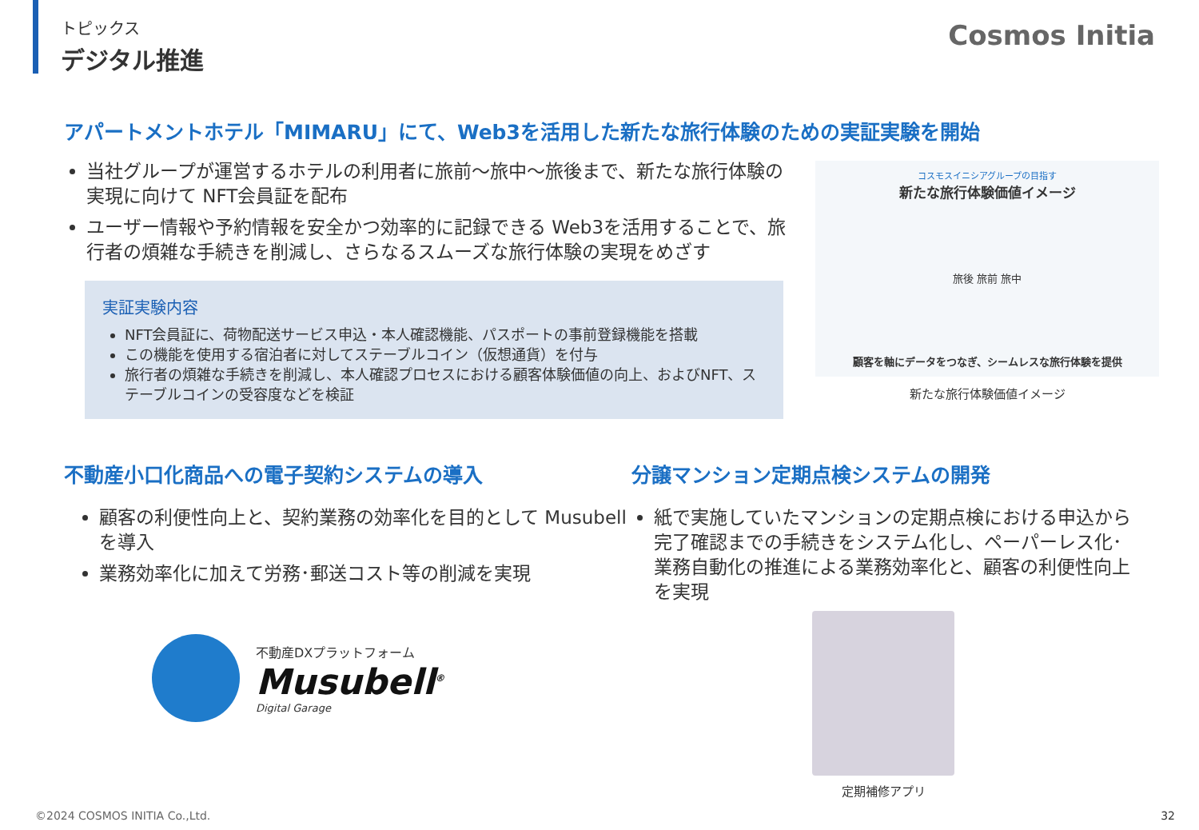トピックス
デジタル推進
Cosmos Initia
アパートメントホテル「MIMARU」にて、Web3を活用した新たな旅行体験のための実証実験を開始
当社グループが運営するホテルの利用者に旅前～旅中～旅後まで、新たな旅行体験の実現に向けて NFT会員証を配布
ユーザー情報や予約情報を安全かつ効率的に記録できる Web3を活用することで、旅行者の煩雑な手続きを削減し、さらなるスムーズな旅行体験の実現をめざす
実証実験内容
NFT会員証に、荷物配送サービス申込・本人確認機能、パスポートの事前登録機能を搭載
この機能を使用する宿泊者に対してステーブルコイン（仮想通貨）を付与
旅行者の煩雑な手続きを削減し、本人確認プロセスにおける顧客体験価値の向上、およびNFT、ステーブルコインの受容度などを検証
コスモスイニシアグループの目指す
新たな旅行体験価値イメージ
旅後 旅前 旅中
顧客を軸にデータをつなぎ、シームレスな旅行体験を提供
新たな旅行体験価値イメージ
不動産小口化商品への電子契約システムの導入
顧客の利便性向上と、契約業務の効率化を目的として Musubellを導入
業務効率化に加えて労務･郵送コスト等の削減を実現
不動産DXプラットフォーム
Musubell<sup>®</sup>
Digital Garage
分譲マンション定期点検システムの開発
紙で実施していたマンションの定期点検における申込から完了確認までの手続きをシステム化し、ペーパーレス化･業務自動化の推進による業務効率化と、顧客の利便性向上を実現
定期補修アプリ
©2024 COSMOS INITIA Co.,Ltd. 32